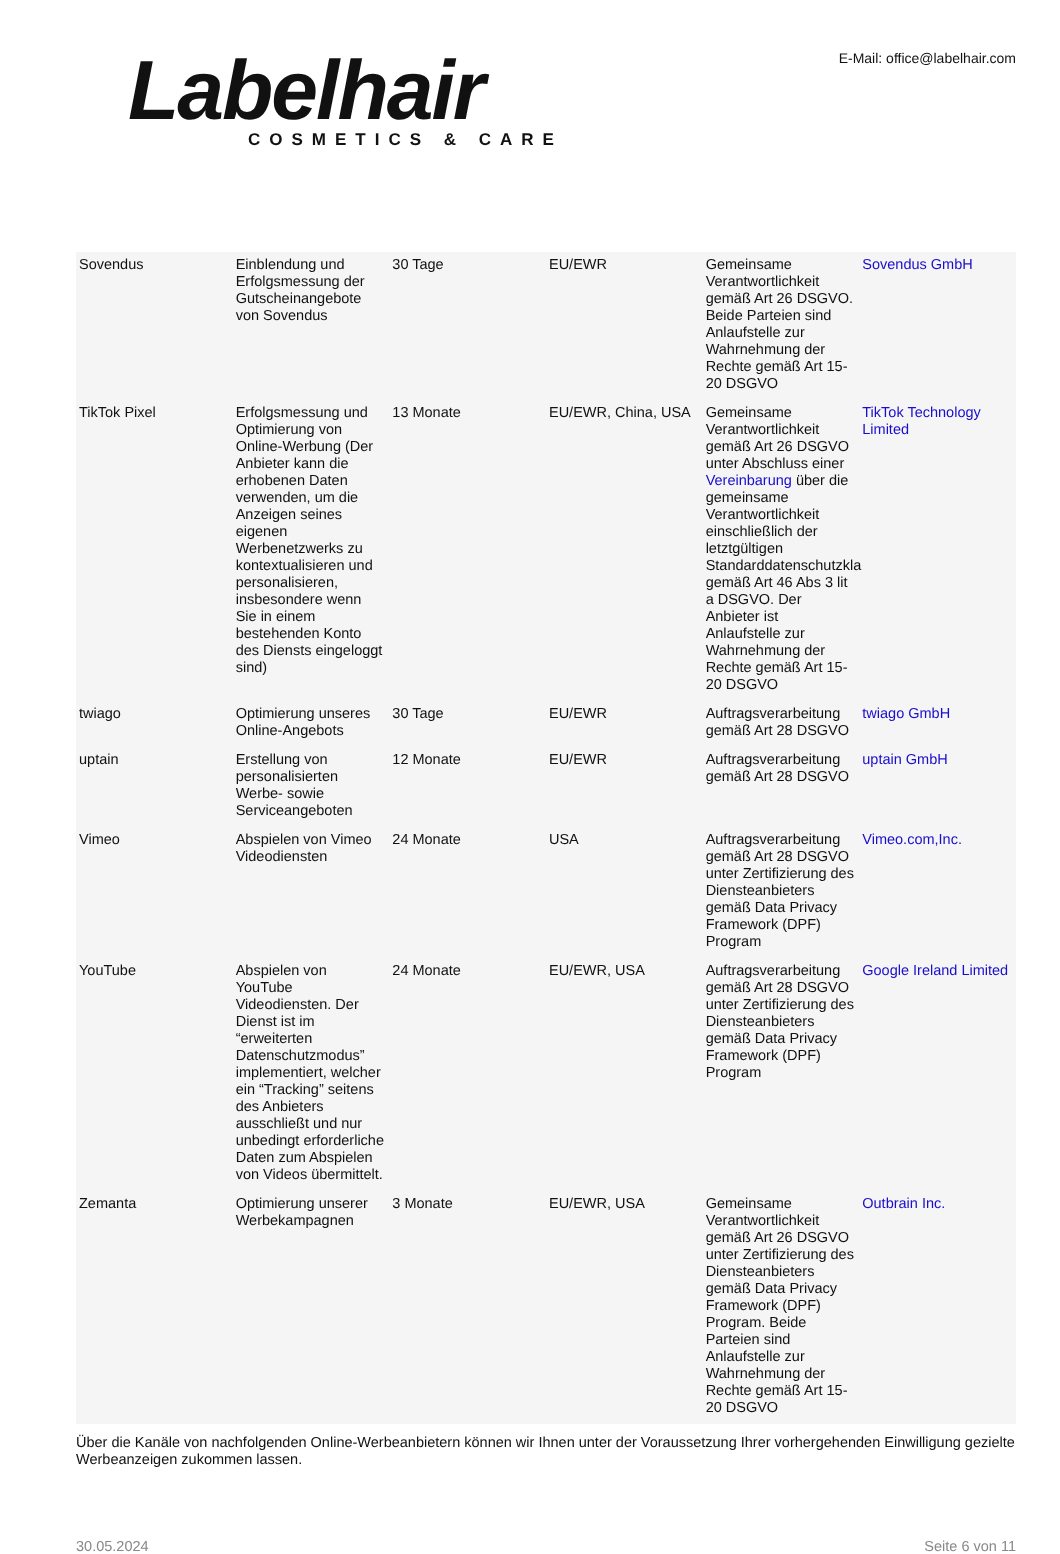Labelhair
COSMETICS & CARE
E-Mail: office@labelhair.com
| Sovendus | Einblendung und Erfolgsmessung der Gutscheinangebote von Sovendus | 30 Tage | EU/EWR | Gemeinsame Verantwortlichkeit gemäß Art 26 DSGVO. Beide Parteien sind Anlaufstelle zur Wahrnehmung der Rechte gemäß Art 15-20 DSGVO | Sovendus GmbH |
| TikTok Pixel | Erfolgsmessung und Optimierung von Online-Werbung (Der Anbieter kann die erhobenen Daten verwenden, um die Anzeigen seines eigenen Werbenetzwerks zu kontextualisieren und personalisieren, insbesondere wenn Sie in einem bestehenden Konto des Diensts eingeloggt sind) | 13 Monate | EU/EWR, China, USA | Gemeinsame Verantwortlichkeit gemäß Art 26 DSGVO unter Abschluss einer Vereinbarung über die gemeinsame Verantwortlichkeit einschließlich der letztgültigen Standarddatenschutzkla gemäß Art 46 Abs 3 lit a DSGVO. Der Anbieter ist Anlaufstelle zur Wahrnehmung der Rechte gemäß Art 15-20 DSGVO | TikTok Technology Limited |
| twiago | Optimierung unseres Online-Angebots | 30 Tage | EU/EWR | Auftragsverarbeitung gemäß Art 28 DSGVO | twiago GmbH |
| uptain | Erstellung von personalisierten Werbe- sowie Serviceangeboten | 12 Monate | EU/EWR | Auftragsverarbeitung gemäß Art 28 DSGVO | uptain GmbH |
| Vimeo | Abspielen von Vimeo Videodiensten | 24 Monate | USA | Auftragsverarbeitung gemäß Art 28 DSGVO unter Zertifizierung des Diensteanbieters gemäß Data Privacy Framework (DPF) Program | Vimeo.com,Inc. |
| YouTube | Abspielen von YouTube Videodiensten. Der Dienst ist im “erweiterten Datenschutzmodus” implementiert, welcher ein “Tracking” seitens des Anbieters ausschließt und nur unbedingt erforderliche Daten zum Abspielen von Videos übermittelt. | 24 Monate | EU/EWR, USA | Auftragsverarbeitung gemäß Art 28 DSGVO unter Zertifizierung des Diensteanbieters gemäß Data Privacy Framework (DPF) Program | Google Ireland Limited |
| Zemanta | Optimierung unserer Werbekampagnen | 3 Monate | EU/EWR, USA | Gemeinsame Verantwortlichkeit gemäß Art 26 DSGVO unter Zertifizierung des Diensteanbieters gemäß Data Privacy Framework (DPF) Program. Beide Parteien sind Anlaufstelle zur Wahrnehmung der Rechte gemäß Art 15-20 DSGVO | Outbrain Inc. |
Über die Kanäle von nachfolgenden Online-Werbeanbietern können wir Ihnen unter der Voraussetzung Ihrer vorhergehenden Einwilligung gezielte Werbeanzeigen zukommen lassen.
30.05.2024 Seite 6 von 11